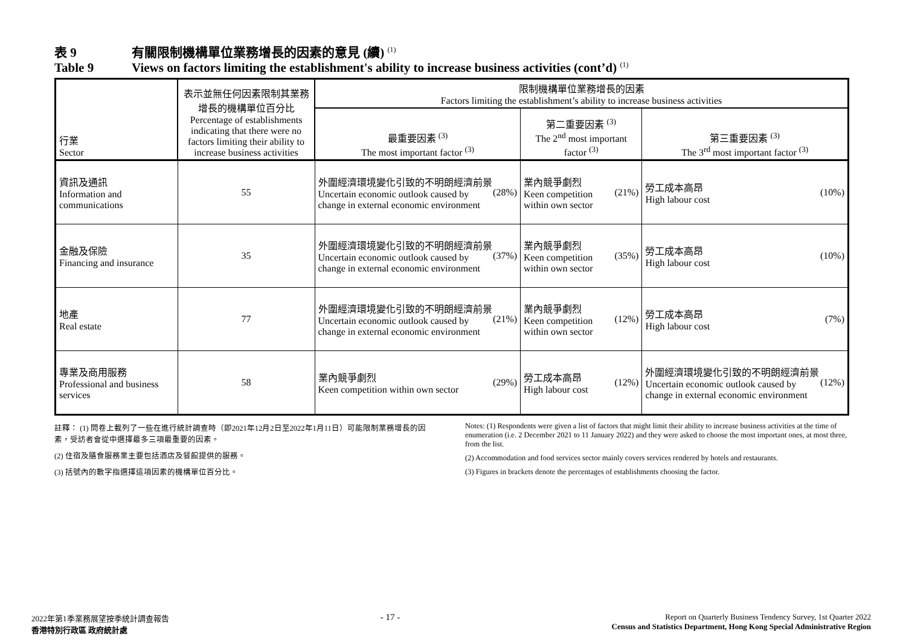表 9 有關限制機構單位業務增長的因素的意見 (續) <sup>(1)</sup>
Table 9 Views on factors limiting the establishment's ability to increase business activities (cont’d) <sup>(1)</sup>
| 行業 Sector | 表示並無任何因素限制其業務增長的機構單位百分比 Percentage of establishments indicating that there were no factors limiting their ability to increase business activities | 限制機構單位業務增長的因素 Factors limiting the establishment’s ability to increase business activities | | |
| --- | --- | --- | --- | --- |
| | | 最重要因素 <sup>(3)</sup> The most important factor <sup>(3)</sup> | 第二重要因素 <sup>(3)</sup> The 2<sup>nd</sup> most important factor <sup>(3)</sup> | 第三重要因素 <sup>(3)</sup> The 3<sup>rd</sup> most important factor <sup>(3)</sup> |
| 資訊及通訊 Information and communications | 55 | 外圍經濟環境變化引致的不明朗經濟前景 Uncertain economic outlook caused by change in external economic environment (28%) | 業內競爭劇烈 Keen competition within own sector (21%) | 勞工成本高昂 High labour cost (10%) |
| 金融及保險 Financing and insurance | 35 | 外圍經濟環境變化引致的不明朗經濟前景 Uncertain economic outlook caused by change in external economic environment (37%) | 業內競爭劇烈 Keen competition within own sector (35%) | 勞工成本高昂 High labour cost (10%) |
| 地產 Real estate | 77 | 外圍經濟環境變化引致的不明朗經濟前景 Uncertain economic outlook caused by change in external economic environment (21%) | 業內競爭劇烈 Keen competition within own sector (12%) | 勞工成本高昂 High labour cost (7%) |
| 專業及商用服務 Professional and business services | 58 | 業內競爭劇烈 Keen competition within own sector (29%) | 勞工成本高昂 High labour cost (12%) | 外圍經濟環境變化引致的不明朗經濟前景 Uncertain economic outlook caused by change in external economic environment (12%) |
註釋： (1) 問卷上載列了一些在進行統計調查時（即2021年12月2日至2022年1月11日）可能限制業務增長的因素，受訪者會從中選擇最多三項最重要的因素。
(2) 住宿及膳食服務業主要包括酒店及餐館提供的服務。
(3) 括號內的數字指選擇這項因素的機構單位百分比。
Notes: (1) Respondents were given a list of factors that might limit their ability to increase business activities at the time of enumeration (i.e. 2 December 2021 to 11 January 2022) and they were asked to choose the most important ones, at most three, from the list.
(2) Accommodation and food services sector mainly covers services rendered by hotels and restaurants.
(3) Figures in brackets denote the percentages of establishments choosing the factor.
2022年第1季業務展望按季統計調查報告
香港特別行政區 政府統計處
- 17 -
Report on Quarterly Business Tendency Survey, 1st Quarter 2022
Census and Statistics Department, Hong Kong Special Administrative Region